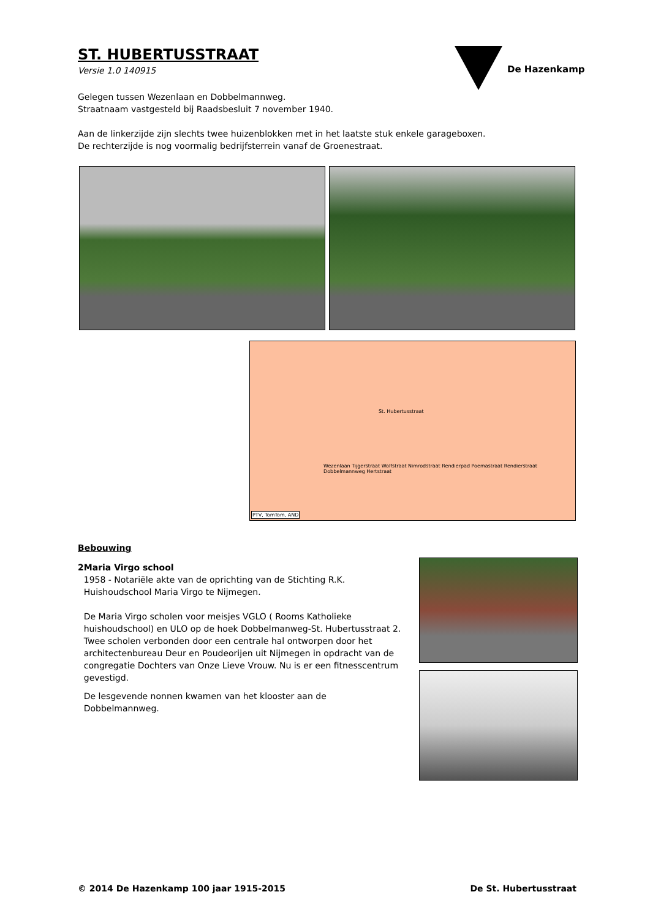ST. HUBERTUSSTRAAT
Versie 1.0 140915
De Hazenkamp
Gelegen tussen Wezenlaan en Dobbelmannweg.
Straatnaam vastgesteld bij Raadsbesluit 7 november 1940.
Aan de linkerzijde zijn slechts twee huizenblokken met in het laatste stuk enkele garageboxen.
De rechterzijde is nog voormalig bedrijfsterrein vanaf de Groenestraat.
St. Hubertusstraat
Wezenlaan Tijgerstraat Wolfstraat Nimrodstraat Rendierpad Poemastraat Rendierstraat Dobbelmannweg Hertstraat
PTV, TomTom, AND
Bebouwing
2 Maria Virgo school
1958 - Notariële akte van de oprichting van de Stichting R.K. Huishoudschool Maria Virgo te Nijmegen.
De Maria Virgo scholen voor meisjes VGLO ( Rooms Katholieke huishoudschool) en ULO op de hoek Dobbelmanweg-St. Hubertusstraat 2. Twee scholen verbonden door een centrale hal ontworpen door het architectenbureau Deur en Poudeorijen uit Nijmegen in opdracht van de congregatie Dochters van Onze Lieve Vrouw. Nu is er een fitnesscentrum gevestigd.
De lesgevende nonnen kwamen van het klooster aan de Dobbelmannweg.
© 2014 De Hazenkamp 100 jaar 1915-2015 De St. Hubertusstraat